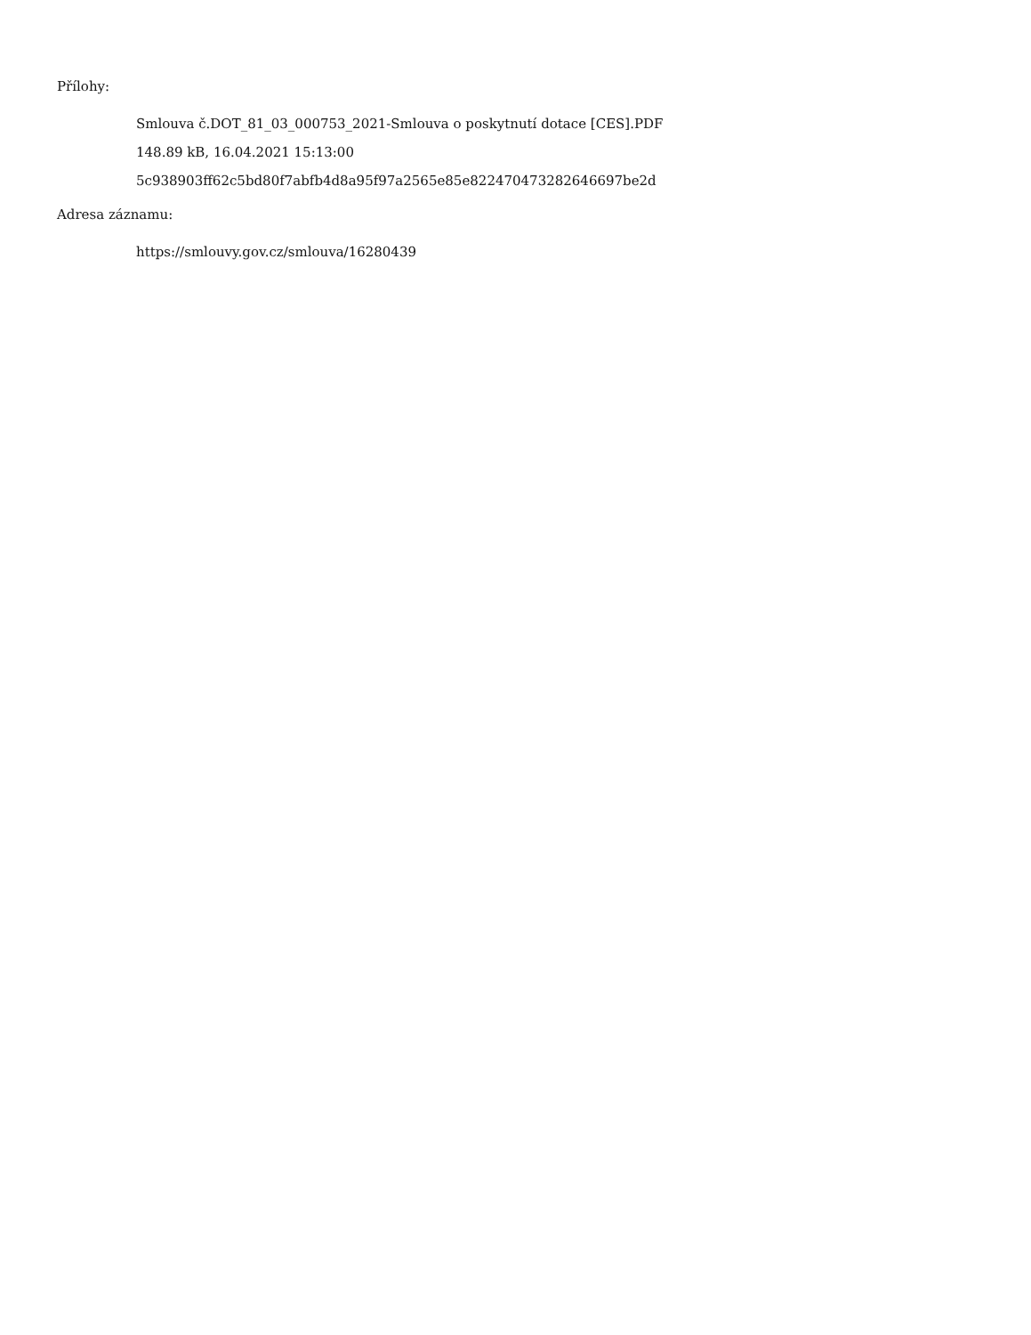Přílohy:
Smlouva č.DOT_81_03_000753_2021-Smlouva o poskytnutí dotace [CES].PDF
148.89 kB, 16.04.2021 15:13:00
5c938903ff62c5bd80f7abfb4d8a95f97a2565e85e822470473282646697be2d
Adresa záznamu:
https://smlouvy.gov.cz/smlouva/16280439